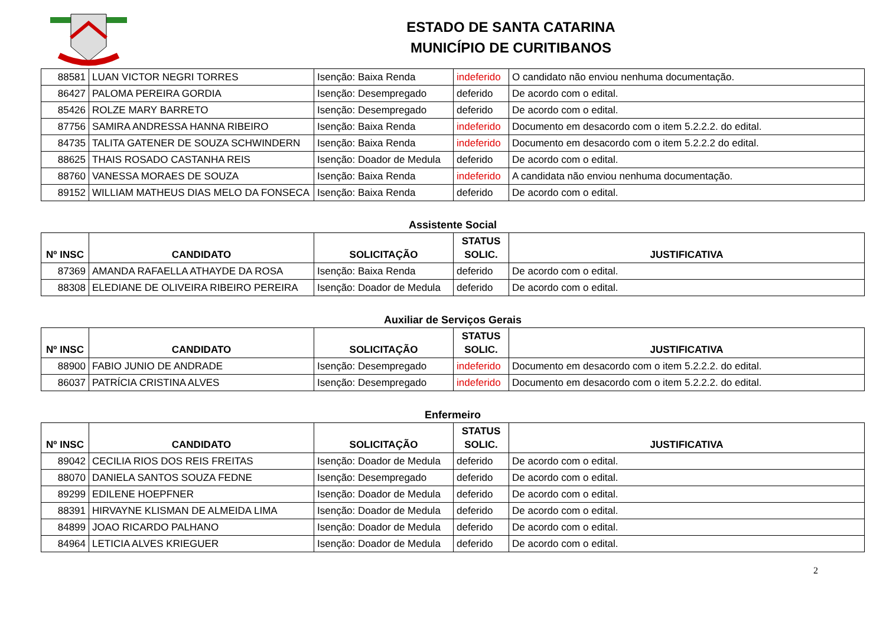ESTADO DE SANTA CATARINA
MUNICÍPIO DE CURITIBANOS
| 88581 | LUAN VICTOR NEGRI TORRES | Isenção: Baixa Renda | indeferido | O candidato não enviou nenhuma documentação. |
| 86427 | PALOMA PEREIRA GORDIA | Isenção: Desempregado | deferido | De acordo com o edital. |
| 85426 | ROLZE MARY BARRETO | Isenção: Desempregado | deferido | De acordo com o edital. |
| 87756 | SAMIRA ANDRESSA HANNA RIBEIRO | Isenção: Baixa Renda | indeferido | Documento em desacordo com o item 5.2.2.2. do edital. |
| 84735 | TALITA GATENER DE SOUZA SCHWINDERN | Isenção: Baixa Renda | indeferido | Documento em desacordo com o item 5.2.2.2 do edital. |
| 88625 | THAIS ROSADO CASTANHA REIS | Isenção: Doador de Medula | deferido | De acordo com o edital. |
| 88760 | VANESSA MORAES DE SOUZA | Isenção: Baixa Renda | indeferido | A candidata não enviou nenhuma documentação. |
| 89152 | WILLIAM MATHEUS DIAS MELO DA FONSECA | Isenção: Baixa Renda | deferido | De acordo com o edital. |
Assistente Social
| Nº INSC | CANDIDATO | SOLICITAÇÃO | STATUS SOLIC. | JUSTIFICATIVA |
| --- | --- | --- | --- | --- |
| 87369 | AMANDA RAFAELLA ATHAYDE DA ROSA | Isenção: Baixa Renda | deferido | De acordo com o edital. |
| 88308 | ELEDIANE DE OLIVEIRA RIBEIRO PEREIRA | Isenção: Doador de Medula | deferido | De acordo com o edital. |
Auxiliar de Serviços Gerais
| Nº INSC | CANDIDATO | SOLICITAÇÃO | STATUS SOLIC. | JUSTIFICATIVA |
| --- | --- | --- | --- | --- |
| 88900 | FABIO JUNIO DE ANDRADE | Isenção: Desempregado | indeferido | Documento em desacordo com o item 5.2.2.2. do edital. |
| 86037 | PATRÍCIA CRISTINA ALVES | Isenção: Desempregado | indeferido | Documento em desacordo com o item 5.2.2.2. do edital. |
Enfermeiro
| Nº INSC | CANDIDATO | SOLICITAÇÃO | STATUS SOLIC. | JUSTIFICATIVA |
| --- | --- | --- | --- | --- |
| 89042 | CECILIA RIOS DOS REIS FREITAS | Isenção: Doador de Medula | deferido | De acordo com o edital. |
| 88070 | DANIELA SANTOS SOUZA FEDNE | Isenção: Desempregado | deferido | De acordo com o edital. |
| 89299 | EDILENE HOEPFNER | Isenção: Doador de Medula | deferido | De acordo com o edital. |
| 88391 | HIRVAYNE KLISMAN DE ALMEIDA LIMA | Isenção: Doador de Medula | deferido | De acordo com o edital. |
| 84899 | JOAO RICARDO PALHANO | Isenção: Doador de Medula | deferido | De acordo com o edital. |
| 84964 | LETICIA ALVES KRIEGUER | Isenção: Doador de Medula | deferido | De acordo com o edital. |
2